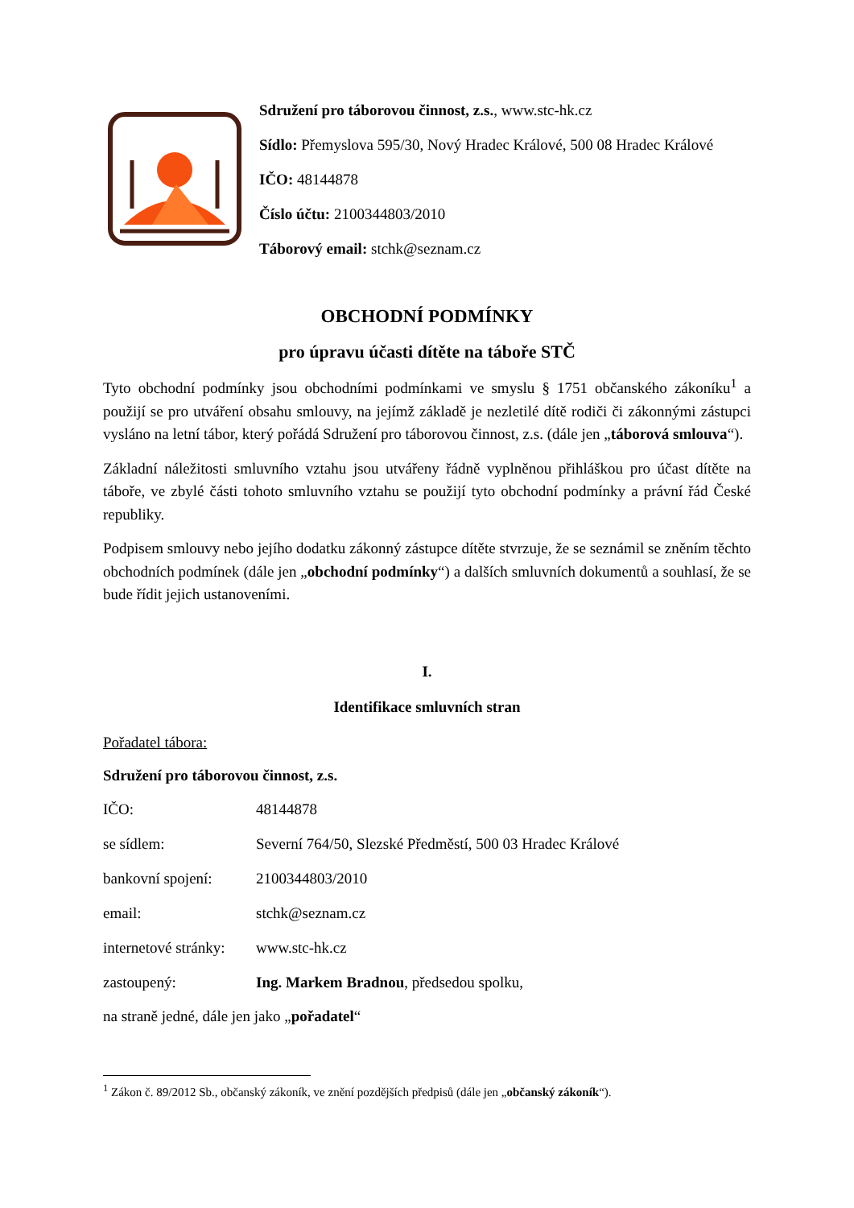Sdružení pro táborovou činnost, z.s., www.stc-hk.cz
Sídlo: Přemyslova 595/30, Nový Hradec Králové, 500 08 Hradec Králové
IČO: 48144878
Číslo účtu: 2100344803/2010
Táborový email: stchk@seznam.cz
OBCHODNÍ PODMÍNKY
pro úpravu účasti dítěte na táboře STČ
Tyto obchodní podmínky jsou obchodními podmínkami ve smyslu § 1751 občanského zákoníku<sup>1</sup> a použijí se pro utváření obsahu smlouvy, na jejímž základě je nezletilé dítě rodiči či zákonnými zástupci vysláno na letní tábor, který pořádá Sdružení pro táborovou činnost, z.s. (dále jen „táborová smlouva“).
Základní náležitosti smluvního vztahu jsou utvářeny řádně vyplněnou přihláškou pro účast dítěte na táboře, ve zbylé části tohoto smluvního vztahu se použijí tyto obchodní podmínky a právní řád České republiky.
Podpisem smlouvy nebo jejího dodatku zákonný zástupce dítěte stvrzuje, že se seznámil se zněním těchto obchodních podmínek (dále jen „obchodní podmínky“) a dalších smluvních dokumentů a souhlasí, že se bude řídit jejich ustanoveními.
I.
Identifikace smluvních stran
Pořadatel tábora:
Sdružení pro táborovou činnost, z.s.
IČO: 48144878
se sídlem: Severní 764/50, Slezské Předměstí, 500 03 Hradec Králové
bankovní spojení: 2100344803/2010
email: stchk@seznam.cz
internetové stránky: www.stc-hk.cz
zastoupený: Ing. Markem Bradnou, předsedou spolku,
na straně jedné, dále jen jako „pořadatel“
<sup>1</sup> Zákon č. 89/2012 Sb., občanský zákoník, ve znění pozdějších předpisů (dále jen „občanský zákoník“).